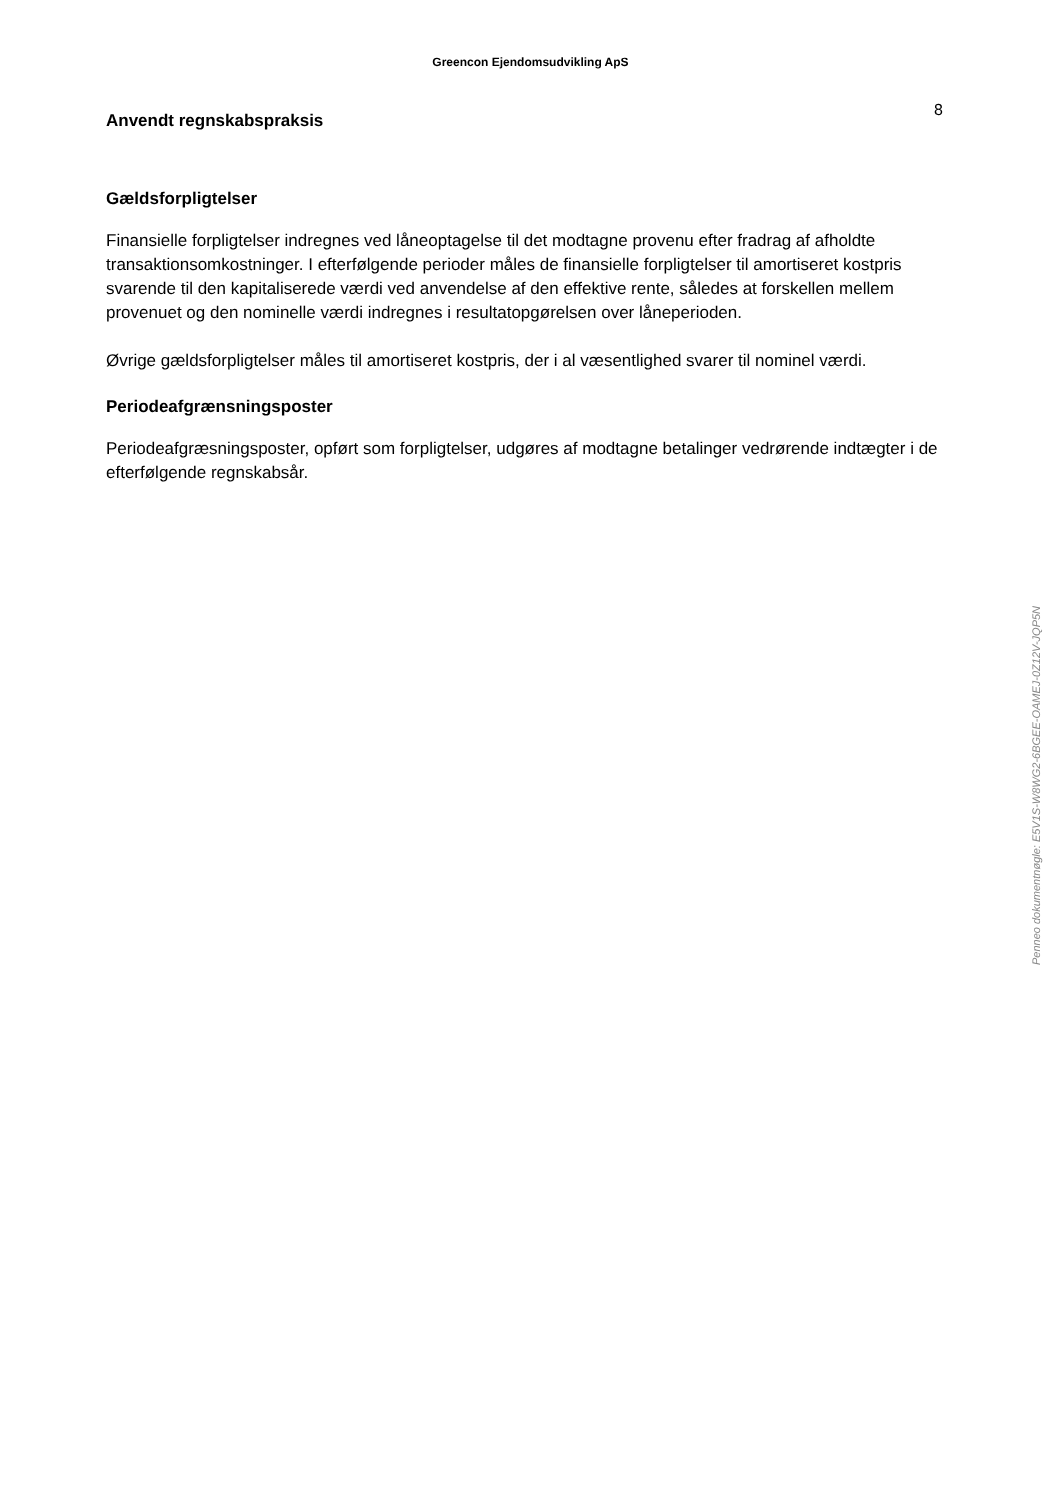Greencon Ejendomsudvikling ApS
Anvendt regnskabspraksis
8
Gældsforpligtelser
Finansielle forpligtelser indregnes ved låneoptagelse til det modtagne provenu efter fradrag af afholdte transaktionsomkostninger. I efterfølgende perioder måles de finansielle forpligtelser til amortiseret kostpris svarende til den kapitaliserede værdi ved anvendelse af den effektive rente, således at forskellen mellem provenuet og den nominelle værdi indregnes i resultatopgørelsen over låneperioden.
Øvrige gældsforpligtelser måles til amortiseret kostpris, der i al væsentlighed svarer til nominel værdi.
Periodeafgrænsningsposter
Periodeafgræsningsposter, opført som forpligtelser, udgøres af modtagne betalinger vedrørende indtægter i de efterfølgende regnskabsår.
Penneo dokumentnøgle: E5V1S-W8WG2-6BGEE-OAMEJ-0Z12V-JQP5N